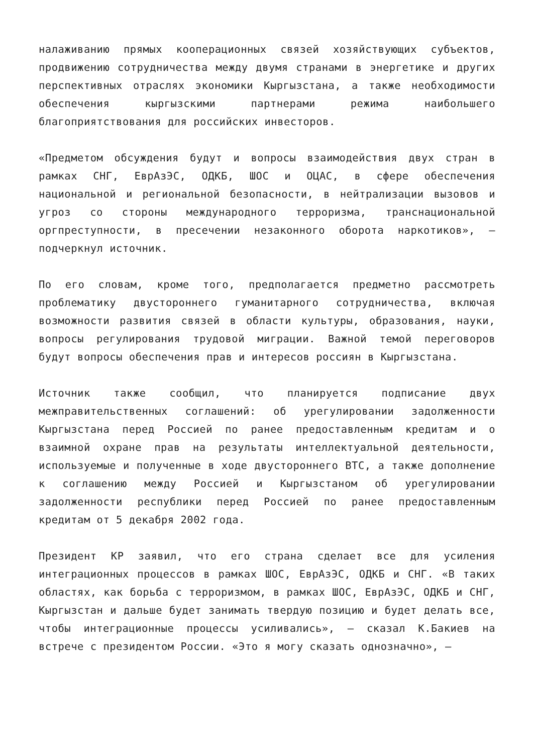налаживанию прямых кооперационных связей хозяйствующих субъектов, продвижению сотрудничества между двумя странами в энергетике и других перспективных отраслях экономики Кыргызстана, а также необходимости обеспечения кыргызскими партнерами режима наибольшего благоприятствования для российских инвесторов.
«Предметом обсуждения будут и вопросы взаимодействия двух стран в рамках СНГ, ЕврАзЭС, ОДКБ, ШОС и ОЦАС, в сфере обеспечения национальной и региональной безопасности, в нейтрализации вызовов и угроз со стороны международного терроризма, транснациональной оргпреступности, в пресечении незаконного оборота наркотиков», — подчеркнул источник.
По его словам, кроме того, предполагается предметно рассмотреть проблематику двустороннего гуманитарного сотрудничества, включая возможности развития связей в области культуры, образования, науки, вопросы регулирования трудовой миграции. Важной темой переговоров будут вопросы обеспечения прав и интересов россиян в Кыргызстана.
Источник также сообщил, что планируется подписание двух межправительственных соглашений: об урегулировании задолженности Кыргызстана перед Россией по ранее предоставленным кредитам и о взаимной охране прав на результаты интеллектуальной деятельности, используемые и полученные в ходе двустороннего ВТС, а также дополнение к соглашению между Россией и Кыргызстаном об урегулировании задолженности республики перед Россией по ранее предоставленным кредитам от 5 декабря 2002 года.
Президент КР заявил, что его страна сделает все для усиления интеграционных процессов в рамках ШОС, ЕврАзЭС, ОДКБ и СНГ. «В таких областях, как борьба с терроризмом, в рамках ШОС, ЕврАзЭС, ОДКБ и СНГ, Кыргызстан и дальше будет занимать твердую позицию и будет делать все, чтобы интеграционные процессы усиливались», — сказал К.Бакиев на встрече с президентом России. «Это я могу сказать однозначно», —